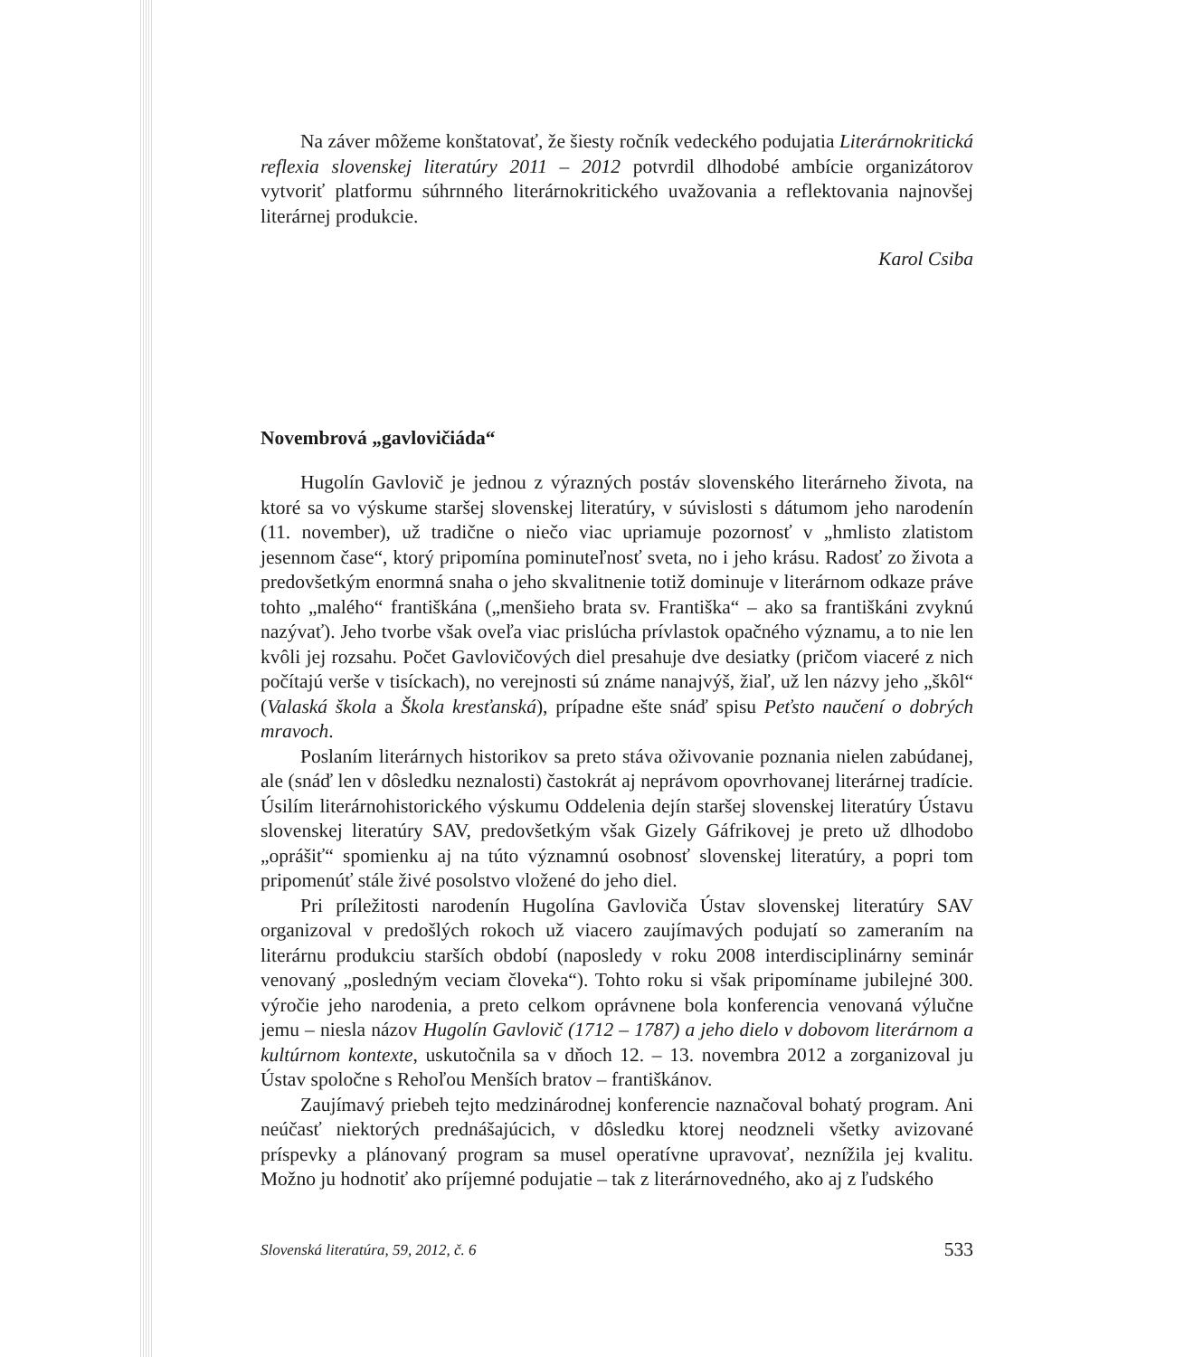Na záver môžeme konštatovať, že šiesty ročník vedeckého podujatia Literárnokritická reflexia slovenskej literatúry 2011 – 2012 potvrdil dlhodobé ambície organizátorov vytvoriť platformu súhrnného literárnokritického uvažovania a reflektovania najnovšej literárnej produkcie.
Karol Csiba
Novembrová „gavlovičiáda“
Hugolín Gavlovič je jednou z výrazných postáv slovenského literárneho života, na ktoré sa vo výskume staršej slovenskej literatúry, v súvislosti s dátumom jeho narodenín (11. november), už tradične o niečo viac upriamuje pozornosť v „hmlisto zlatistom jesennom čase“, ktorý pripomína pominuteľnosť sveta, no i jeho krásu. Radosť zo života a predovšetkým enormná snaha o jeho skvalitnenie totiž dominuje v literárnom odkaze práve tohto „malého“ františkána („menšieho brata sv. Františka“ – ako sa františkáni zvyknú nazývať). Jeho tvorbe však oveľa viac prislúcha prívlastok opačného významu, a to nie len kvôli jej rozsahu. Počet Gavlovičových diel presahuje dve desiatky (pričom viaceré z nich počítajú verše v tisíckach), no verejnosti sú známe nanajvýš, žiaľ, už len názvy jeho „škôl“ (Valaská škola a Škola kresťanská), prípadne ešte snáď spisu Peťsto naučení o dobrých mravoch.
Poslaním literárnych historikov sa preto stáva oživovanie poznania nielen zabúdanej, ale (snáď len v dôsledku neznalosti) častokrát aj neprávom opovrhovanej literárnej tradície. Úsilím literárnohistorického výskumu Oddelenia dejín staršej slovenskej literatúry Ústavu slovenskej literatúry SAV, predovšetkým však Gizely Gáfrikovej je preto už dlhodobo „oprášiť“ spomienku aj na túto významnú osobnosť slovenskej literatúry, a popri tom pripomenúť stále živé posolstvo vložené do jeho diel.
Pri príležitosti narodenín Hugolína Gavloviča Ústav slovenskej literatúry SAV organizoval v predošlých rokoch už viacero zaujímavých podujatí so zameraním na literárnu produkciu starších období (naposledy v roku 2008 interdisciplinárny seminár venovaný „posledným veciam človeka“). Tohto roku si však pripomíname jubilejné 300. výročie jeho narodenia, a preto celkom oprávnene bola konferencia venovaná výlučne jemu – niesla názov Hugolín Gavlovič (1712 – 1787) a jeho dielo v dobovom literárnom a kultúrnom kontexte, uskutočnila sa v dňoch 12. – 13. novembra 2012 a zorganizoval ju Ústav spoločne s Rehoľou Menších bratov – františkánov.
Zaujímavý priebeh tejto medzinárodnej konferencie naznačoval bohatý program. Ani neúčasť niektorých prednášajúcich, v dôsledku ktorej neodzneli všetky avizované príspevky a plánovaný program sa musel operatívne upravovať, neznížila jej kvalitu. Možno ju hodnotiť ako príjemné podujatie – tak z literárnovedného, ako aj z ľudského
Slovenská literatúra, 59, 2012, č. 6 533